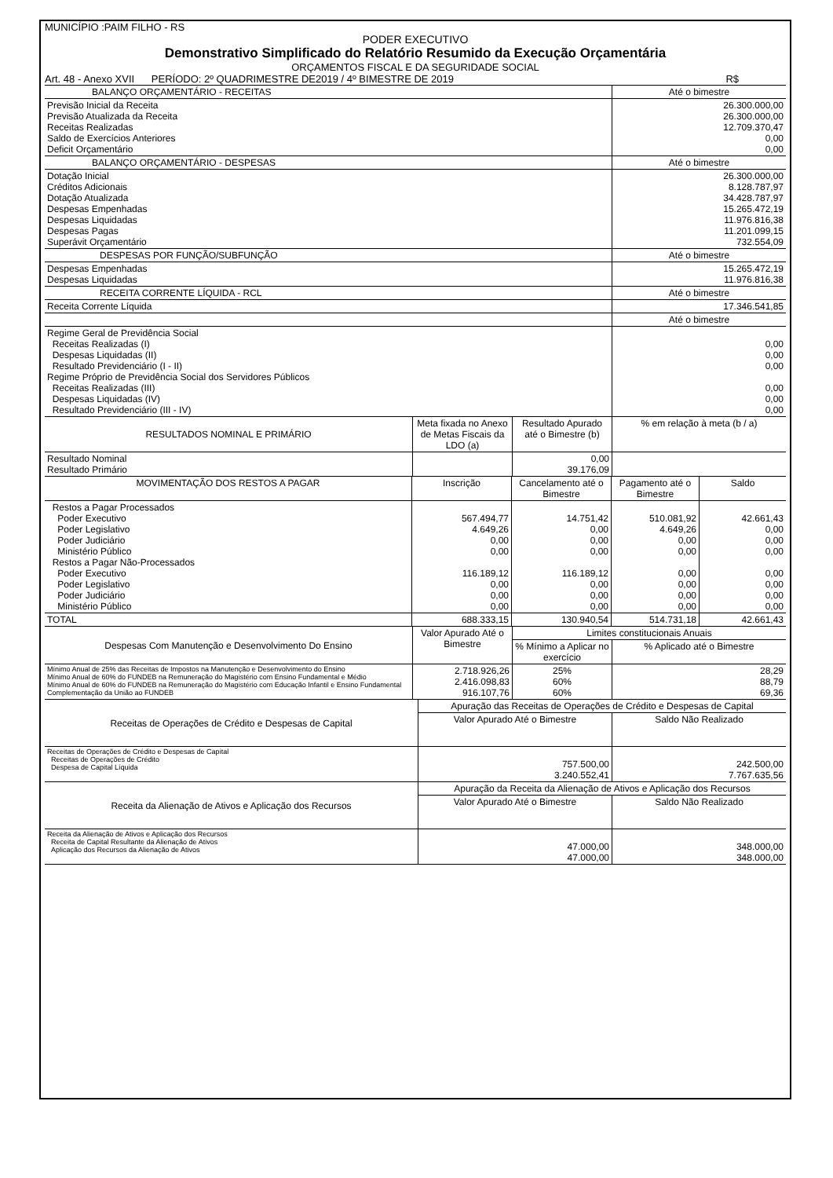MUNICÍPIO :PAIM FILHO - RS
PODER EXECUTIVO
Demonstrativo Simplificado do Relatório Resumido da Execução Orçamentária
ORÇAMENTOS FISCAL E DA SEGURIDADE SOCIAL
Art. 48 - Anexo XVII PERÍODO: 2º QUADRIMESTRE DE2019 / 4º BIMESTRE DE 2019 R$
| BALANÇO ORÇAMENTÁRIO - RECEITAS | Até o bimestre |
| --- | --- |
| Previsão Inicial da Receita Previsão Atualizada da Receita Receitas Realizadas Saldo de Exercícios Anteriores Deficit Orçamentário | 26.300.000,00 26.300.000,00 12.709.370,47 0,00 0,00 |
| BALANÇO ORÇAMENTÁRIO - DESPESAS | Até o bimestre |
| Dotação Inicial Créditos Adicionais Dotação Atualizada Despesas Empenhadas Despesas Liquidadas Despesas Pagas Superávit Orçamentário | 26.300.000,00 8.128.787,97 34.428.787,97 15.265.472,19 11.976.816,38 11.201.099,15 732.554,09 |
| DESPESAS POR FUNÇÃO/SUBFUNÇÃO | Até o bimestre |
| Despesas Empenhadas Despesas Liquidadas | 15.265.472,19 11.976.816,38 |
| RECEITA CORRENTE LÍQUIDA - RCL | Até o bimestre |
| Receita Corrente Líquida | 17.346.541,85 |
| | Até o bimestre |
| Regime Geral de Previdência Social Receitas Realizadas (I) Despesas Liquidadas (II) Resultado Previdenciário (I - II) Regime Próprio de Previdência Social dos Servidores Públicos Receitas Realizadas (III) Despesas Liquidadas (IV) Resultado Previdenciário (III - IV) | 0,00 0,00 0,00 0,00 0,00 0,00 |
| RESULTADOS NOMINAL E PRIMÁRIO | Meta fixada no Anexo de Metas Fiscais da LDO (a) | Resultado Apurado até o Bimestre (b) | % em relação à meta (b / a) |
| --- | --- | --- | --- |
| Resultado Nominal Resultado Primário | | 0,00 39.176,09 | |
| MOVIMENTAÇÃO DOS RESTOS A PAGAR | Inscrição | Cancelamento até o Bimestre | Pagamento até o Bimestre | Saldo |
| --- | --- | --- | --- | --- |
| Restos a Pagar Processados Poder Executivo Poder Legislativo Poder Judiciário Ministério Público Restos a Pagar Não-Processados Poder Executivo Poder Legislativo Poder Judiciário Ministério Público | 567.494,77 4.649,26 0,00 0,00 116.189,12 0,00 0,00 0,00 | 14.751,42 0,00 0,00 0,00 116.189,12 0,00 0,00 0,00 | 510.081,92 4.649,26 0,00 0,00 0,00 0,00 0,00 0,00 | 42.661,43 0,00 0,00 0,00 0,00 0,00 0,00 0,00 |
| TOTAL | 688.333,15 | 130.940,54 | 514.731,18 | 42.661,43 |
| Despesas Com Manutenção e Desenvolvimento Do Ensino | Valor Apurado Até o Bimestre | Limites constitucionais Anuais | |
| --- | --- | --- | --- |
| | | % Mínimo a Aplicar no exercício | % Aplicado até o Bimestre |
| Mínimo Anual de 25% das Receitas de Impostos na Manutenção e Desenvolvimento do Ensino Mínimo Anual de 60% do FUNDEB na Remuneração do Magistério com Ensino Fundamental e Médio Mínimo Anual de 60% do FUNDEB na Remuneração do Magistério com Educação Infantil e Ensino Fundamental Complementação da União ao FUNDEB | 2.718.926,26 2.416.098,83 916.107,76 | 25% 60% 60% | 28,29 88,79 69,36 |
| Receitas de Operações de Crédito e Despesas de Capital | Apuração das Receitas de Operações de Crédito e Despesas de Capital | |
| --- | --- | --- |
| | Valor Apurado Até o Bimestre | Saldo Não Realizado |
| Receitas de Operações de Crédito e Despesas de Capital Receitas de Operações de Crédito Despesa de Capital Líquida | 757.500,00 3.240.552,41 | 242.500,00 7.767.635,56 |
| Receita da Alienação de Ativos e Aplicação dos Recursos | Apuração da Receita da Alienação de Ativos e Aplicação dos Recursos | |
| --- | --- | --- |
| | Valor Apurado Até o Bimestre | Saldo Não Realizado |
| Receita da Alienação de Ativos e Aplicação dos Recursos Receita de Capital Resultante da Alienação de Ativos Aplicação dos Recursos da Alienação de Ativos | 47.000,00 47.000,00 | 348.000,00 348.000,00 |